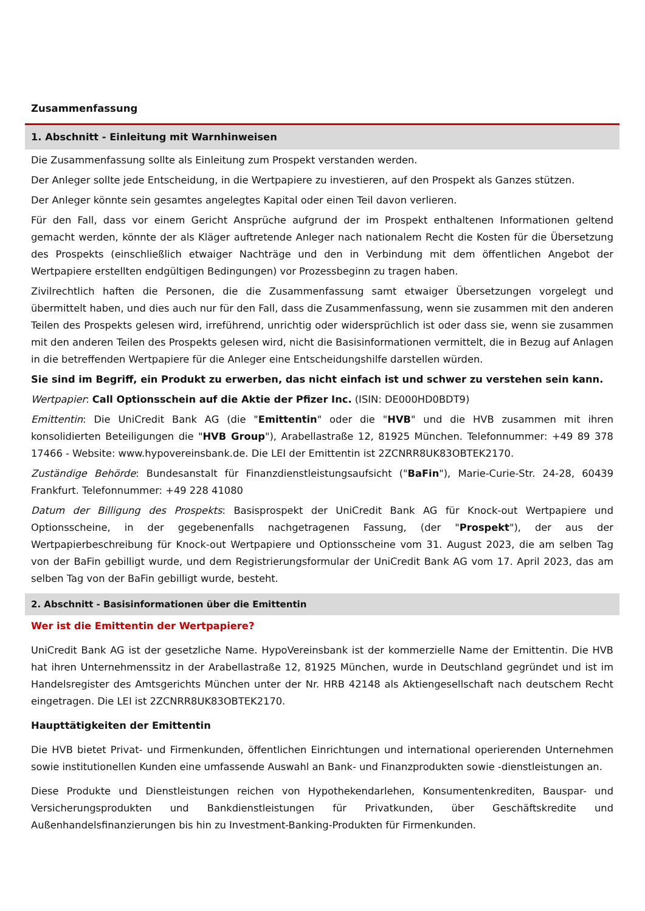Zusammenfassung
1. Abschnitt - Einleitung mit Warnhinweisen
Die Zusammenfassung sollte als Einleitung zum Prospekt verstanden werden.
Der Anleger sollte jede Entscheidung, in die Wertpapiere zu investieren, auf den Prospekt als Ganzes stützen.
Der Anleger könnte sein gesamtes angelegtes Kapital oder einen Teil davon verlieren.
Für den Fall, dass vor einem Gericht Ansprüche aufgrund der im Prospekt enthaltenen Informationen geltend gemacht werden, könnte der als Kläger auftretende Anleger nach nationalem Recht die Kosten für die Übersetzung des Prospekts (einschließlich etwaiger Nachträge und den in Verbindung mit dem öffentlichen Angebot der Wertpapiere erstellten endgültigen Bedingungen) vor Prozessbeginn zu tragen haben.
Zivilrechtlich haften die Personen, die die Zusammenfassung samt etwaiger Übersetzungen vorgelegt und übermittelt haben, und dies auch nur für den Fall, dass die Zusammenfassung, wenn sie zusammen mit den anderen Teilen des Prospekts gelesen wird, irreführend, unrichtig oder widersprüchlich ist oder dass sie, wenn sie zusammen mit den anderen Teilen des Prospekts gelesen wird, nicht die Basisinformationen vermittelt, die in Bezug auf Anlagen in die betreffenden Wertpapiere für die Anleger eine Entscheidungshilfe darstellen würden.
Sie sind im Begriff, ein Produkt zu erwerben, das nicht einfach ist und schwer zu verstehen sein kann.
Wertpapier: Call Optionsschein auf die Aktie der Pfizer Inc. (ISIN: DE000HD0BDT9)
Emittentin: Die UniCredit Bank AG (die "Emittentin" oder die "HVB" und die HVB zusammen mit ihren konsolidierten Beteiligungen die "HVB Group"), Arabellastraße 12, 81925 München. Telefonnummer: +49 89 378 17466 - Website: www.hypovereinsbank.de. Die LEI der Emittentin ist 2ZCNRR8UK83OBTEK2170.
Zuständige Behörde: Bundesanstalt für Finanzdienstleistungsaufsicht ("BaFin"), Marie-Curie-Str. 24-28, 60439 Frankfurt. Telefonnummer: +49 228 41080
Datum der Billigung des Prospekts: Basisprospekt der UniCredit Bank AG für Knock-out Wertpapiere und Optionsscheine, in der gegebenenfalls nachgetragenen Fassung, (der "Prospekt"), der aus der Wertpapierbeschreibung für Knock-out Wertpapiere und Optionsscheine vom 31. August 2023, die am selben Tag von der BaFin gebilligt wurde, und dem Registrierungsformular der UniCredit Bank AG vom 17. April 2023, das am selben Tag von der BaFin gebilligt wurde, besteht.
2. Abschnitt - Basisinformationen über die Emittentin
Wer ist die Emittentin der Wertpapiere?
UniCredit Bank AG ist der gesetzliche Name. HypoVereinsbank ist der kommerzielle Name der Emittentin. Die HVB hat ihren Unternehmenssitz in der Arabellastraße 12, 81925 München, wurde in Deutschland gegründet und ist im Handelsregister des Amtsgerichts München unter der Nr. HRB 42148 als Aktiengesellschaft nach deutschem Recht eingetragen. Die LEI ist 2ZCNRR8UK83OBTEK2170.
Haupttätigkeiten der Emittentin
Die HVB bietet Privat- und Firmenkunden, öffentlichen Einrichtungen und international operierenden Unternehmen sowie institutionellen Kunden eine umfassende Auswahl an Bank- und Finanzprodukten sowie -dienstleistungen an.
Diese Produkte und Dienstleistungen reichen von Hypothekendarlehen, Konsumentenkrediten, Bauspar- und Versicherungsprodukten und Bankdienstleistungen für Privatkunden, über Geschäftskredite und Außenhandelsfinanzierungen bis hin zu Investment-Banking-Produkten für Firmenkunden.